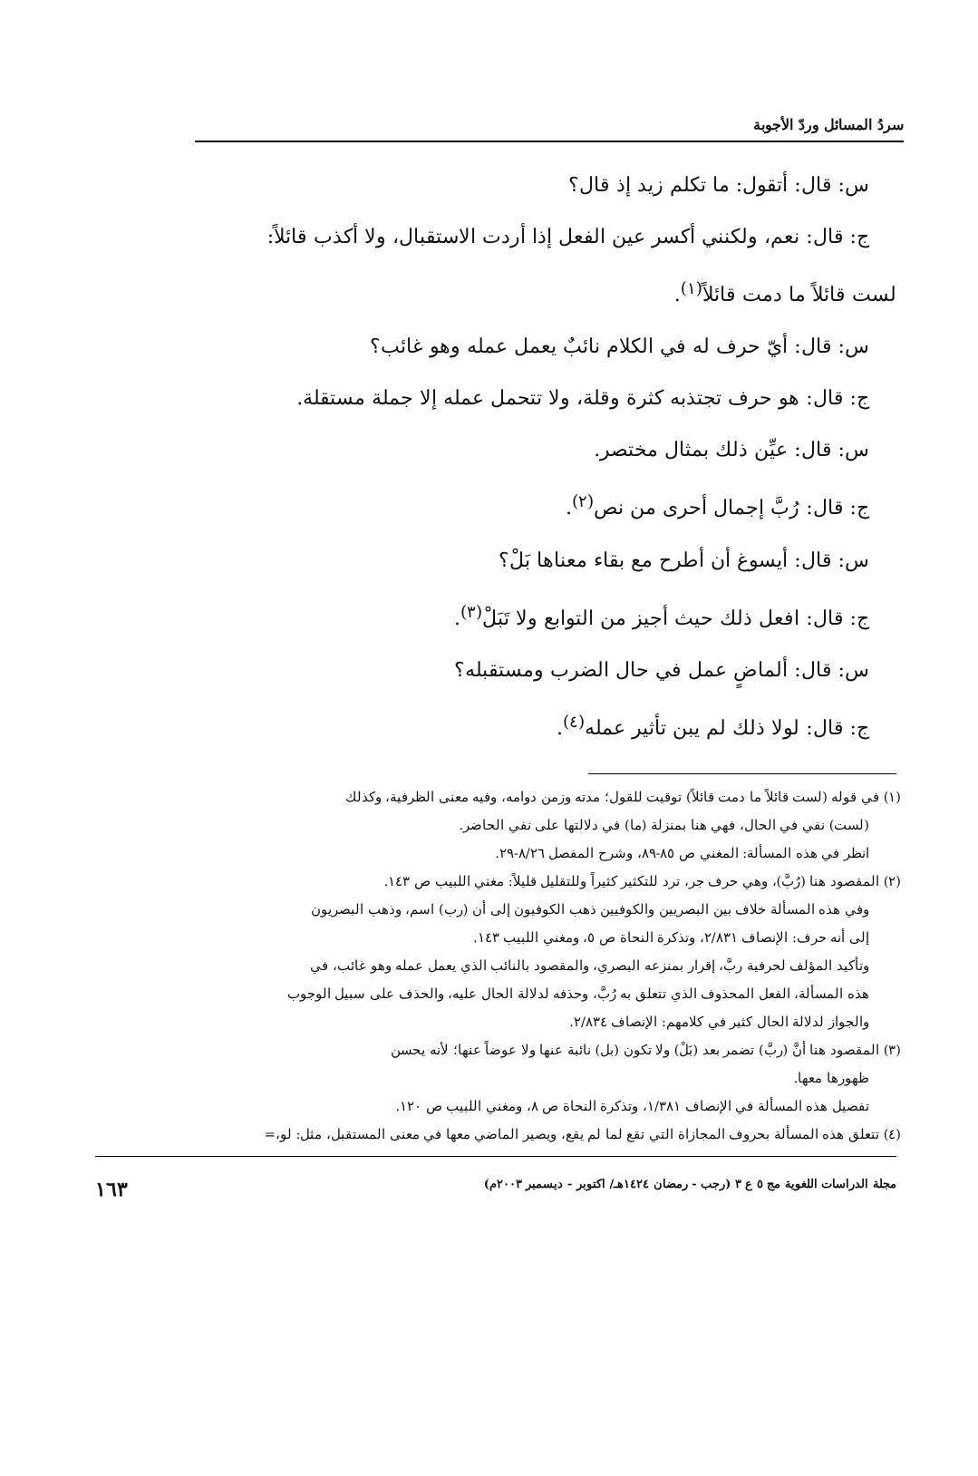سردُ المسائل وردّ الأجوبة
س: قال: أتقول: ما تكلم زيد إذ قال؟
ج: قال: نعم، ولكنني أكسر عين الفعل إذا أردت الاستقبال، ولا أكذب قائلاً:
لست قائلاً ما دمت قائلاً<sup>(١)</sup>.
س: قال: أيّ حرف له في الكلام نائبٌ يعمل عمله وهو غائب؟
ج: قال: هو حرف تجتذبه كثرة وقلة، ولا تتحمل عمله إلا جملة مستقلة.
س: قال: عيِّن ذلك بمثال مختصر.
ج: قال: رُبَّ إجمال أحرى من نص<sup>(٢)</sup>.
س: قال: أيسوغ أن أطرح مع بقاء معناها بَلْ؟
ج: قال: افعل ذلك حيث أجيز من التوابع ولا تَبَلْ<sup>(٣)</sup>.
س: قال: ألماضٍ عمل في حال الضرب ومستقبله؟
ج: قال: لولا ذلك لم يبن تأثير عمله<sup>(٤)</sup>.
(١) في قوله (لست قائلاً ما دمت قائلاً) توقيت للقول؛ مدته وزمن دوامه، وفيه معنى الظرفية، وكذلك
(لست) نفي في الحال، فهي هنا بمنزلة (ما) في دلالتها على نفي الحاضر.
انظر في هذه المسألة: المغني ص ٨٥-٨٩، وشرح المفصل ٨/٢٦-٢٩.
(٢) المقصود هنا (رُبَّ)، وهي حرف جر، ترد للتكثير كثيراً وللتقليل قليلاً: مغني اللبيب ص ١٤٣.
وفي هذه المسألة خلاف بين البصريين والكوفيين ذهب الكوفيون إلى أن (رب) اسم، وذهب البصريون
إلى أنه حرف: الإنصاف ٢/٨٣١، وتذكرة النحاة ص ٥، ومغني اللبيب ١٤٣.
وتأكيد المؤلف لحرفية ربَّ، إقرار بمنزعه البصري، والمقصود بالنائب الذي يعمل عمله وهو غائب، في
هذه المسألة، الفعل المحذوف الذي تتعلق به رُبَّ، وحذفه لدلالة الحال عليه، والحذف على سبيل الوجوب
والجواز لدلالة الحال كثير في كلامهم: الإنصاف ٢/٨٣٤.
(٣) المقصود هنا أنَّ (ربَّ) تضمر بعد (بَلْ) ولا تكون (بل) نائبة عنها ولا عوضاً عنها؛ لأنه يحسن
ظهورها معها.
تفصيل هذه المسألة في الإنصاف ١/٣٨١، وتذكرة النحاة ص ٨، ومغني اللبيب ص ١٢٠.
(٤) تتعلق هذه المسألة بحروف المجازاة التي تقع لما لم يقع، ويصير الماضي معها في معنى المستقبل، مثل: لو،=
مجلة الدراسات اللغوية مج ٥ ع ٣ (رجب - رمضان ١٤٢٤هـ/ اكتوبر - ديسمبر ٢٠٠٣م) ١٦٣